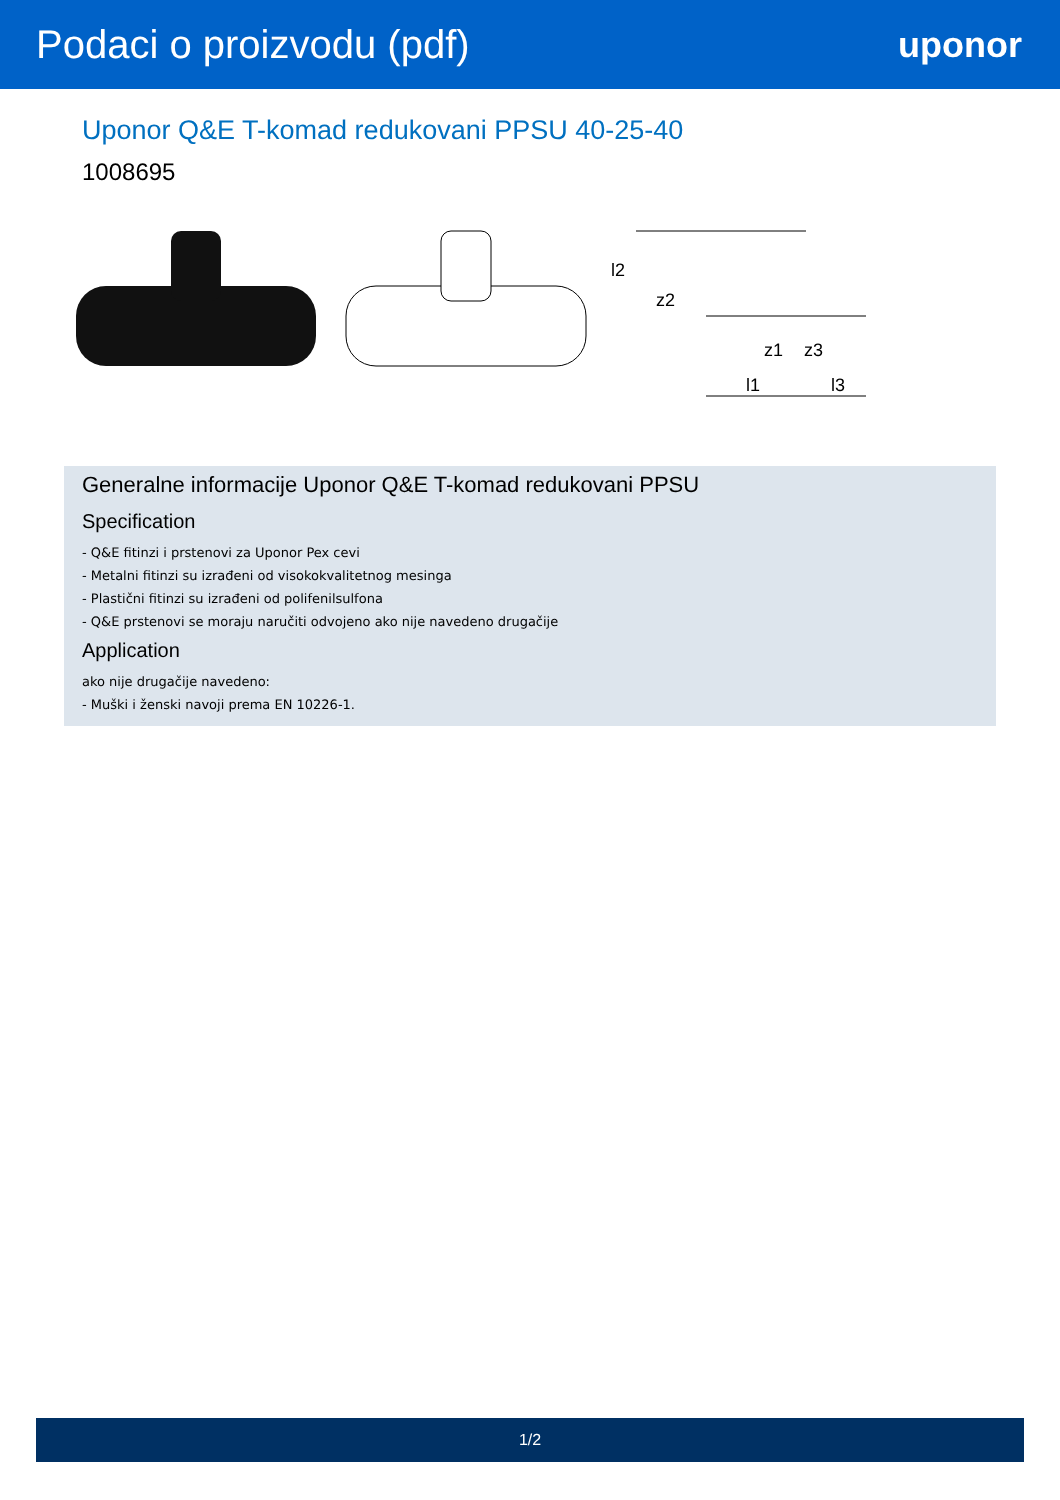Podaci o proizvodu (pdf) uponor
Uponor Q&E T-komad redukovani PPSU 40-25-40
1008695
l2
z2
z1
z3
l1
l3
Generalne informacije Uponor Q&E T-komad redukovani PPSU
Specification
- Q&E fitinzi i prstenovi za Uponor Pex cevi
- Metalni fitinzi su izrađeni od visokokvalitetnog mesinga
- Plastični fitinzi su izrađeni od polifenilsulfona
- Q&E prstenovi se moraju naručiti odvojeno ako nije navedeno drugačije
Application
ako nije drugačije navedeno:
- Muški i ženski navoji prema EN 10226-1.
1/2